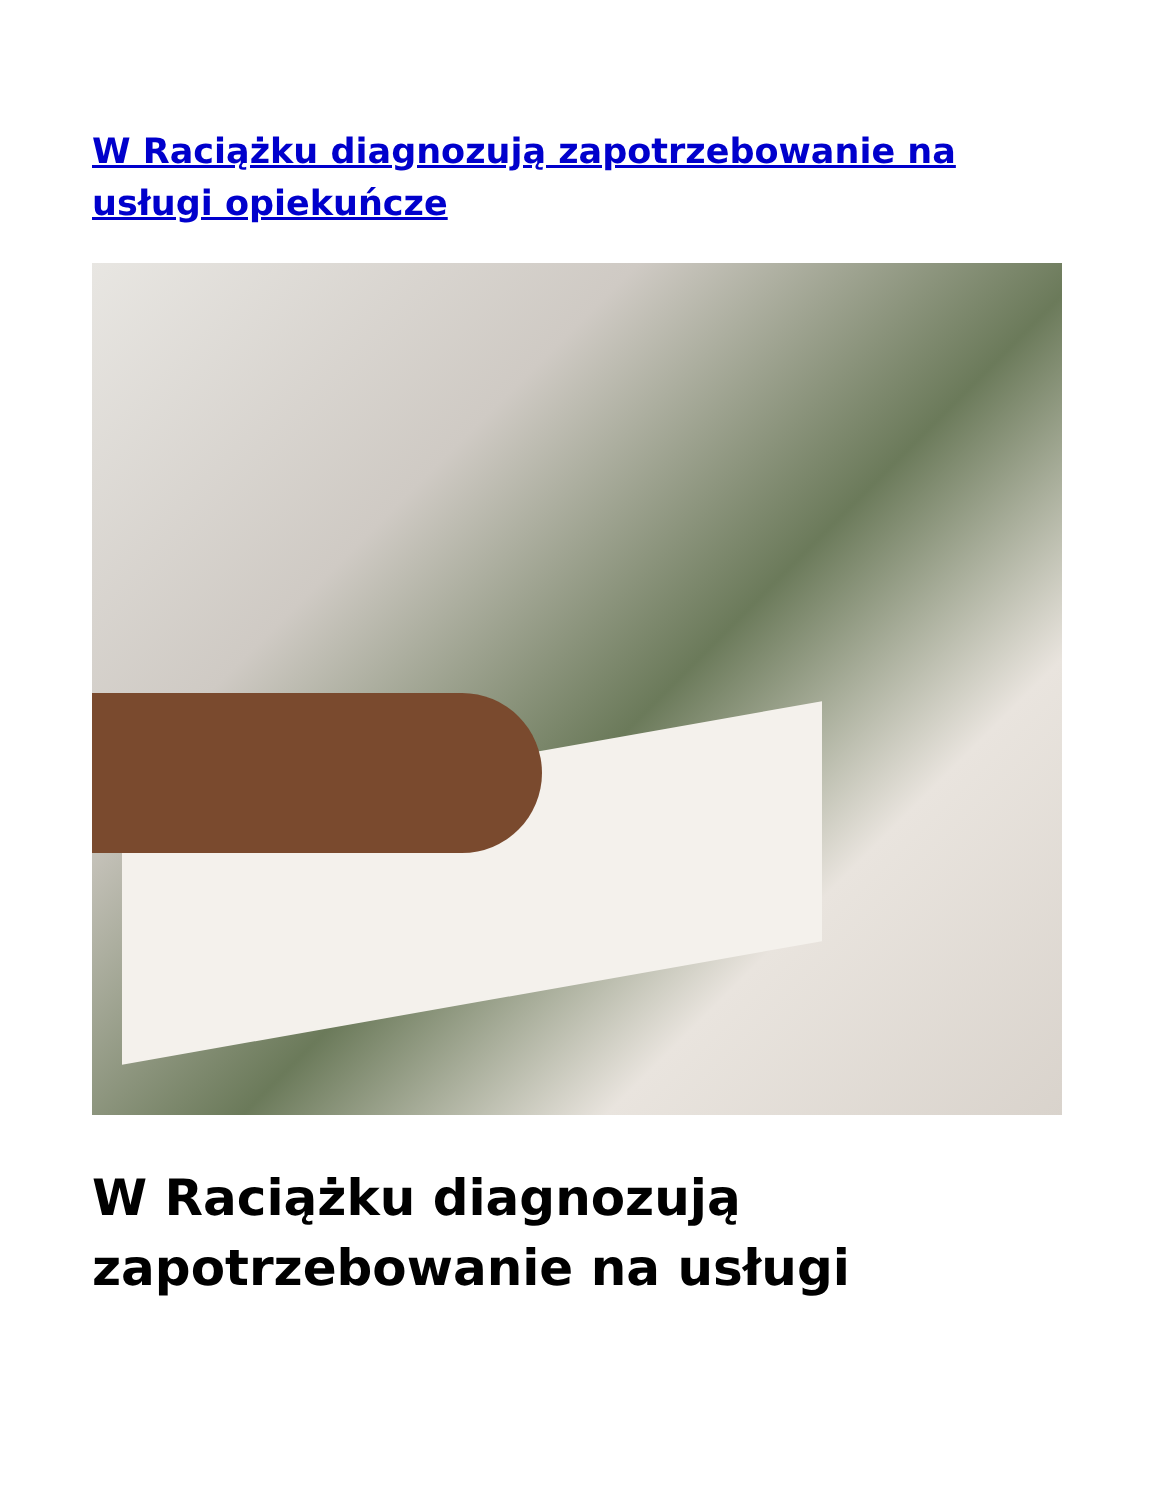W Raciążku diagnozują zapotrzebowanie na usługi opiekuńcze
W Raciążku diagnozują zapotrzebowanie na usługi